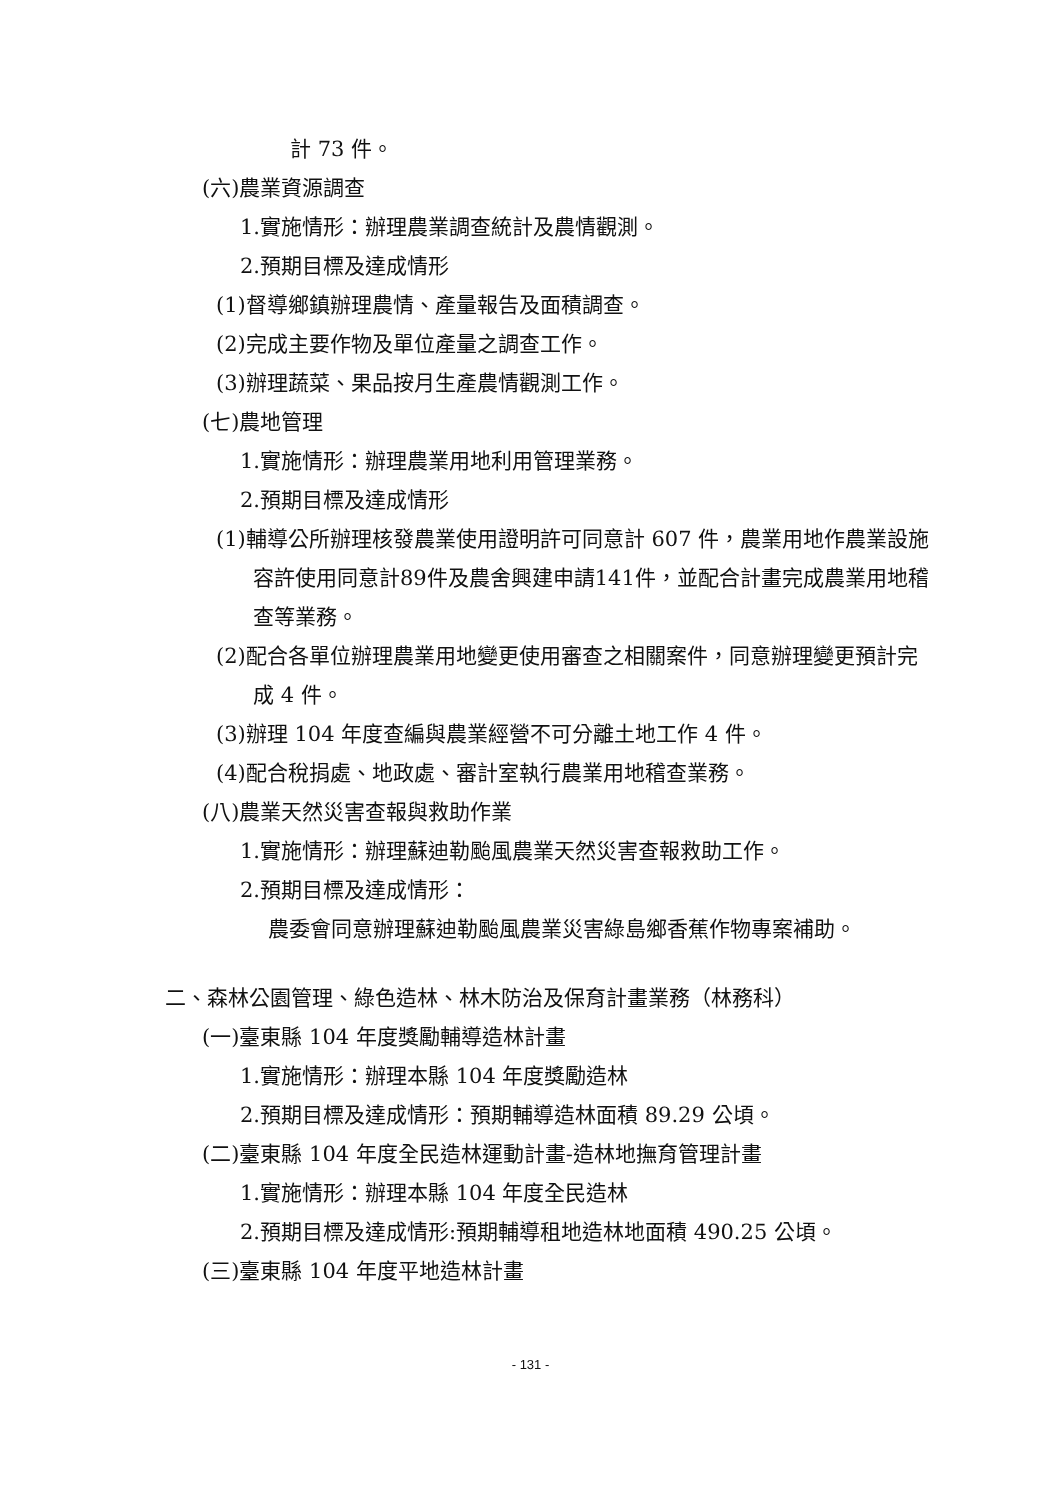計 73 件。
(六)農業資源調查
1.實施情形：辦理農業調查統計及農情觀測。
2.預期目標及達成情形
(1)督導鄉鎮辦理農情、產量報告及面積調查。
(2)完成主要作物及單位產量之調查工作。
(3)辦理蔬菜、果品按月生產農情觀測工作。
(七)農地管理
1.實施情形：辦理農業用地利用管理業務。
2.預期目標及達成情形
(1)輔導公所辦理核發農業使用證明許可同意計 607 件，農業用地作農業設施容許使用同意計89件及農舍興建申請141件，並配合計畫完成農業用地稽查等業務。
(2)配合各單位辦理農業用地變更使用審查之相關案件，同意辦理變更預計完成 4 件。
(3)辦理 104 年度查編與農業經營不可分離土地工作 4 件。
(4)配合稅捐處、地政處、審計室執行農業用地稽查業務。
(八)農業天然災害查報與救助作業
1.實施情形：辦理蘇迪勒颱風農業天然災害查報救助工作。
2.預期目標及達成情形：
農委會同意辦理蘇迪勒颱風農業災害綠島鄉香蕉作物專案補助。
二、森林公園管理、綠色造林、林木防治及保育計畫業務（林務科）
(一)臺東縣 104 年度獎勵輔導造林計畫
1.實施情形：辦理本縣 104 年度獎勵造林
2.預期目標及達成情形：預期輔導造林面積 89.29 公頃。
(二)臺東縣 104 年度全民造林運動計畫-造林地撫育管理計畫
1.實施情形：辦理本縣 104 年度全民造林
2.預期目標及達成情形:預期輔導租地造林地面積 490.25 公頃。
(三)臺東縣 104 年度平地造林計畫
- 131 -